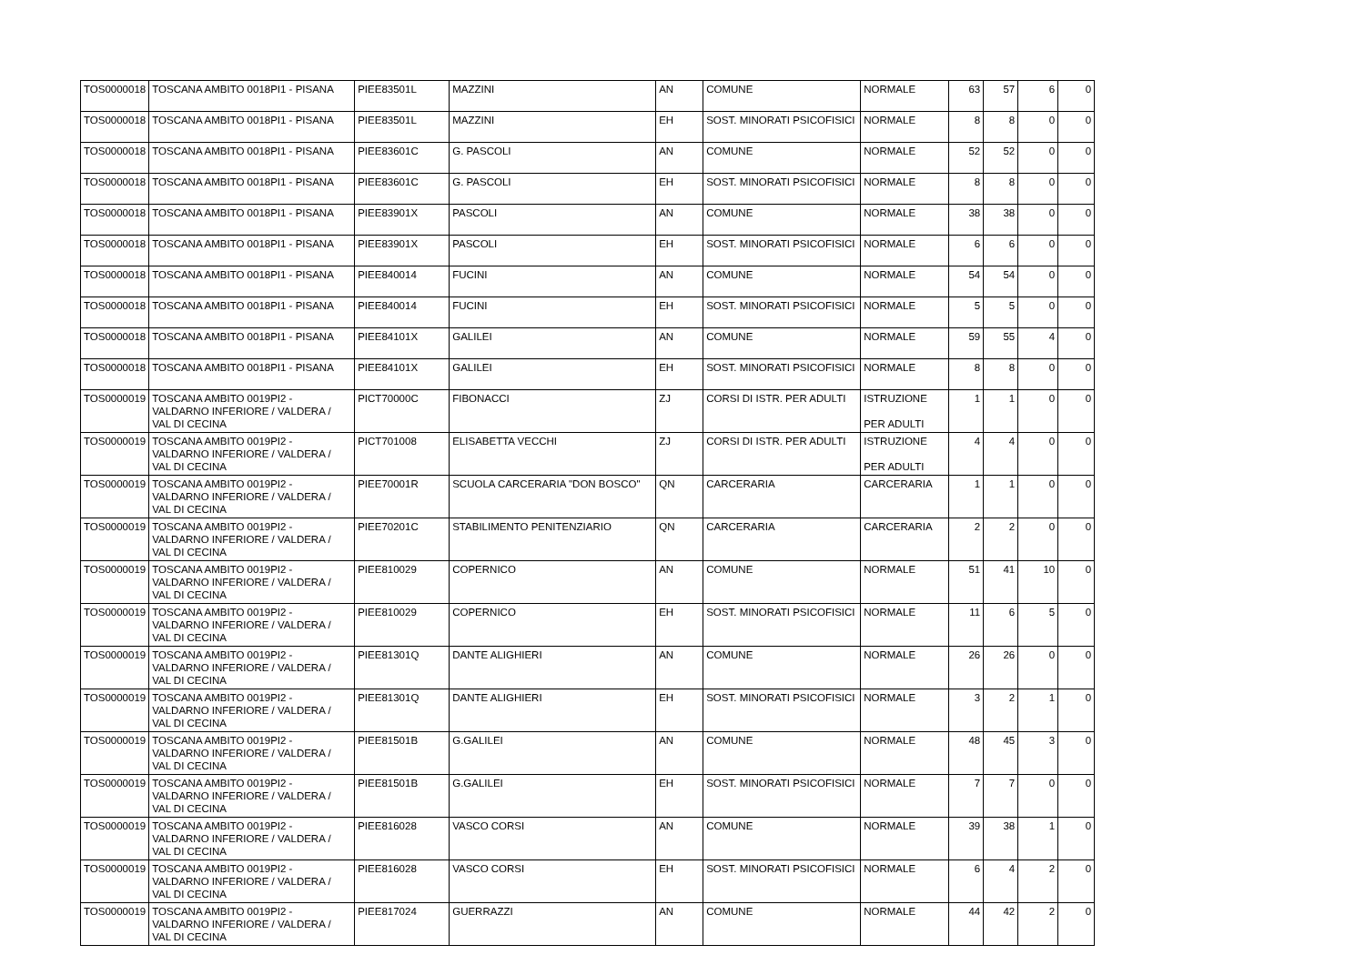| TOS0000018 | TOSCANA AMBITO 0018PI1 - PISANA | PIEE83501L | MAZZINI | AN | COMUNE | NORMALE | 63 | 57 | 6 | 0 |
| TOS0000018 | TOSCANA AMBITO 0018PI1 - PISANA | PIEE83501L | MAZZINI | EH | SOST. MINORATI PSICOFISICI | NORMALE | 8 | 8 | 0 | 0 |
| TOS0000018 | TOSCANA AMBITO 0018PI1 - PISANA | PIEE83601C | G. PASCOLI | AN | COMUNE | NORMALE | 52 | 52 | 0 | 0 |
| TOS0000018 | TOSCANA AMBITO 0018PI1 - PISANA | PIEE83601C | G. PASCOLI | EH | SOST. MINORATI PSICOFISICI | NORMALE | 8 | 8 | 0 | 0 |
| TOS0000018 | TOSCANA AMBITO 0018PI1 - PISANA | PIEE83901X | PASCOLI | AN | COMUNE | NORMALE | 38 | 38 | 0 | 0 |
| TOS0000018 | TOSCANA AMBITO 0018PI1 - PISANA | PIEE83901X | PASCOLI | EH | SOST. MINORATI PSICOFISICI | NORMALE | 6 | 6 | 0 | 0 |
| TOS0000018 | TOSCANA AMBITO 0018PI1 - PISANA | PIEE840014 | FUCINI | AN | COMUNE | NORMALE | 54 | 54 | 0 | 0 |
| TOS0000018 | TOSCANA AMBITO 0018PI1 - PISANA | PIEE840014 | FUCINI | EH | SOST. MINORATI PSICOFISICI | NORMALE | 5 | 5 | 0 | 0 |
| TOS0000018 | TOSCANA AMBITO 0018PI1 - PISANA | PIEE84101X | GALILEI | AN | COMUNE | NORMALE | 59 | 55 | 4 | 0 |
| TOS0000018 | TOSCANA AMBITO 0018PI1 - PISANA | PIEE84101X | GALILEI | EH | SOST. MINORATI PSICOFISICI | NORMALE | 8 | 8 | 0 | 0 |
| TOS0000019 | TOSCANA AMBITO 0019PI2 - VALDARNO INFERIORE / VALDERA / VAL DI CECINA | PICT70000C | FIBONACCI | ZJ | CORSI DI ISTR. PER ADULTI | ISTRUZIONE PER ADULTI | 1 | 1 | 0 | 0 |
| TOS0000019 | TOSCANA AMBITO 0019PI2 - VALDARNO INFERIORE / VALDERA / VAL DI CECINA | PICT701008 | ELISABETTA VECCHI | ZJ | CORSI DI ISTR. PER ADULTI | ISTRUZIONE PER ADULTI | 4 | 4 | 0 | 0 |
| TOS0000019 | TOSCANA AMBITO 0019PI2 - VALDARNO INFERIORE / VALDERA / VAL DI CECINA | PIEE70001R | SCUOLA CARCERARIA "DON BOSCO" | QN | CARCERARIA | CARCERARIA | 1 | 1 | 0 | 0 |
| TOS0000019 | TOSCANA AMBITO 0019PI2 - VALDARNO INFERIORE / VALDERA / VAL DI CECINA | PIEE70201C | STABILIMENTO PENITENZIARIO | QN | CARCERARIA | CARCERARIA | 2 | 2 | 0 | 0 |
| TOS0000019 | TOSCANA AMBITO 0019PI2 - VALDARNO INFERIORE / VALDERA / VAL DI CECINA | PIEE810029 | COPERNICO | AN | COMUNE | NORMALE | 51 | 41 | 10 | 0 |
| TOS0000019 | TOSCANA AMBITO 0019PI2 - VALDARNO INFERIORE / VALDERA / VAL DI CECINA | PIEE810029 | COPERNICO | EH | SOST. MINORATI PSICOFISICI | NORMALE | 11 | 6 | 5 | 0 |
| TOS0000019 | TOSCANA AMBITO 0019PI2 - VALDARNO INFERIORE / VALDERA / VAL DI CECINA | PIEE81301Q | DANTE ALIGHIERI | AN | COMUNE | NORMALE | 26 | 26 | 0 | 0 |
| TOS0000019 | TOSCANA AMBITO 0019PI2 - VALDARNO INFERIORE / VALDERA / VAL DI CECINA | PIEE81301Q | DANTE ALIGHIERI | EH | SOST. MINORATI PSICOFISICI | NORMALE | 3 | 2 | 1 | 0 |
| TOS0000019 | TOSCANA AMBITO 0019PI2 - VALDARNO INFERIORE / VALDERA / VAL DI CECINA | PIEE81501B | G.GALILEI | AN | COMUNE | NORMALE | 48 | 45 | 3 | 0 |
| TOS0000019 | TOSCANA AMBITO 0019PI2 - VALDARNO INFERIORE / VALDERA / VAL DI CECINA | PIEE81501B | G.GALILEI | EH | SOST. MINORATI PSICOFISICI | NORMALE | 7 | 7 | 0 | 0 |
| TOS0000019 | TOSCANA AMBITO 0019PI2 - VALDARNO INFERIORE / VALDERA / VAL DI CECINA | PIEE816028 | VASCO CORSI | AN | COMUNE | NORMALE | 39 | 38 | 1 | 0 |
| TOS0000019 | TOSCANA AMBITO 0019PI2 - VALDARNO INFERIORE / VALDERA / VAL DI CECINA | PIEE816028 | VASCO CORSI | EH | SOST. MINORATI PSICOFISICI | NORMALE | 6 | 4 | 2 | 0 |
| TOS0000019 | TOSCANA AMBITO 0019PI2 - VALDARNO INFERIORE / VALDERA / VAL DI CECINA | PIEE817024 | GUERRAZZI | AN | COMUNE | NORMALE | 44 | 42 | 2 | 0 |